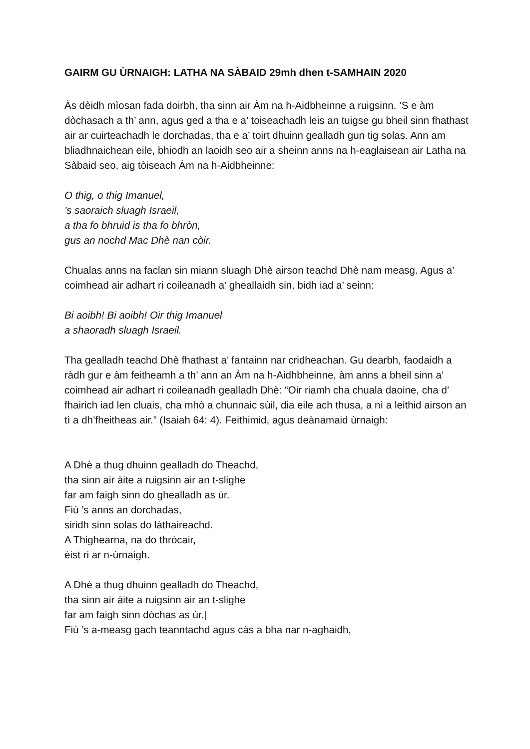GAIRM GU ÙRNAIGH: LATHA NA SÀBAID 29mh dhen t-SAMHAIN 2020
Às dèidh mìosan fada doirbh, tha sinn air Àm na h-Aidbheinne a ruigsinn. ’S e àm dòchasach a th’ ann, agus ged a tha e a’ toiseachadh leis an tuigse gu bheil sinn fhathast air ar cuirteachadh le dorchadas, tha e a’ toirt dhuinn gealladh gun tig solas. Ann am bliadhnaichean eile, bhiodh an laoidh seo air a sheinn anns na h-eaglaisean air Latha na Sàbaid seo, aig tòiseach Àm na h-Aidbheinne:
O thig, o thig Imanuel,
’s saoraich sluagh Israeil,
a tha fo bhruid is tha fo bhròn,
gus an nochd Mac Dhè nan còir.
Chualas anns na faclan sin miann sluagh Dhè airson teachd Dhè nam measg. Agus a’ coimhead air adhart ri coileanadh a’ gheallaidh sin, bidh iad a’ seinn:
Bi aoibh! Bi aoibh! Oir thig Imanuel
a shaoradh sluagh Israeil.
Tha gealladh teachd Dhè fhathast a’ fantainn nar cridheachan. Gu dearbh, faodaidh a ràdh gur e àm feitheamh a th’ ann an Àm na h-Aidhbheinne, àm anns a bheil sinn a’ coimhead air adhart ri coileanadh gealladh Dhè: “Oir riamh cha chuala daoine, cha d’ fhairich iad len cluais, cha mhò a chunnaic sùil, dia eile ach thusa, a nì a leithid airson an tì a dh’fheitheas air.” (Isaiah 64: 4). Feithimid, agus deànamaid ùrnaigh:
A Dhè a thug dhuinn gealladh do Theachd,
tha sinn air àite a ruigsinn air an t-slighe
far am faigh sinn do ghealladh as ùr.
Fiù ’s anns an dorchadas,
siridh sinn solas do làthaireachd.
A Thighearna, na do thròcair,
èist ri ar n-ùrnaigh.
A Dhè a thug dhuinn gealladh do Theachd,
tha sinn air àite a ruigsinn air an t-slighe
far am faigh sinn dòchas as ùr.|
Fiù ’s a-measg gach teanntachd agus càs a bha nar n-aghaidh,